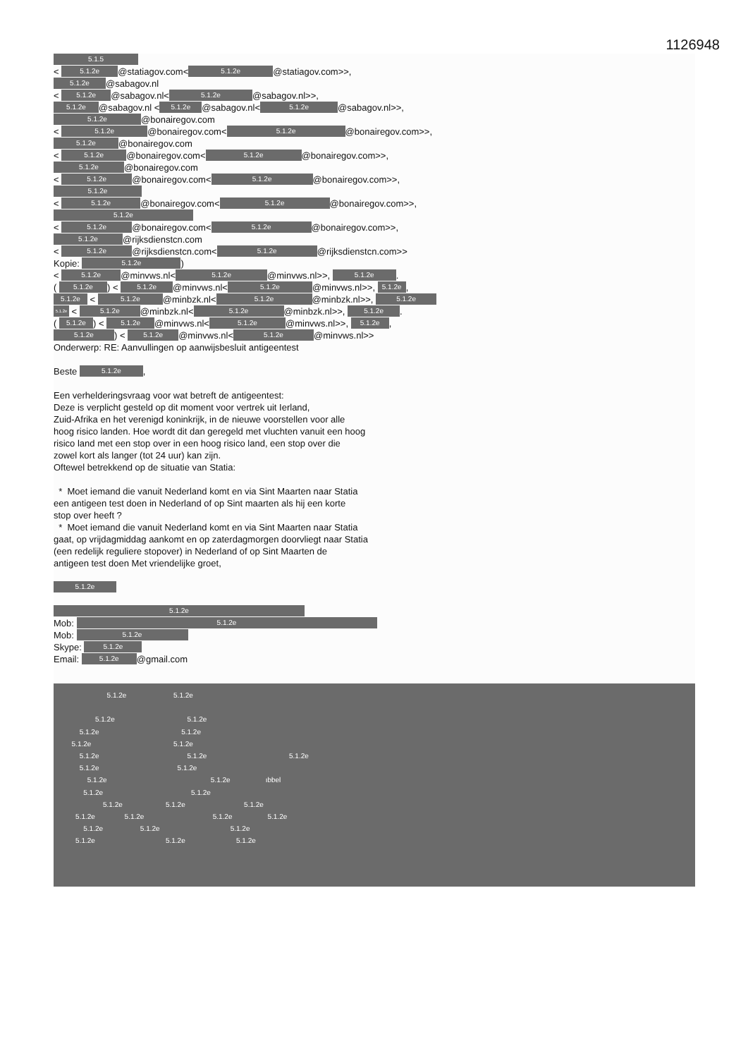1126948
5.1.5
< 5.1.2e @statiagov.com< 5.1.2e @statiagov.com>>,
5.1.2e @sabagov.nl
< 5.1.2e @sabagov.nl< 5.1.2e @sabagov.nl>>,
5.1.2e @sabagov.nl < 5.1.2e @sabagov.nl< 5.1.2e @sabagov.nl>>,
5.1.2e @bonairegov.com
< 5.1.2e @bonairegov.com< 5.1.2e @bonairegov.com>>,
5.1.2e @bonairegov.com
< 5.1.2e @bonairegov.com< 5.1.2e @bonairegov.com>>,
5.1.2e @bonairegov.com
< 5.1.2e @bonairegov.com< 5.1.2e @bonairegov.com>>,
5.1.2e
< 5.1.2e @bonairegov.com< 5.1.2e @bonairegov.com>>,
5.1.2e
< 5.1.2e @bonairegov.com< 5.1.2e @bonairegov.com>>,
5.1.2e @rijksdienstcn.com
< 5.1.2e @rijksdienstcn.com< 5.1.2e @rijksdienstcn.com>>
Kopie: 5.1.2e)
< 5.1.2e @minvws.nl< 5.1.2e @minvws.nl>>, 5.1.2e.
( 5.1.2e) < 5.1.2e @minvws.nl< 5.1.2e @minvws.nl>>, 5.1.2e,
5.1.2e < 5.1.2e @minbzk.nl< 5.1.2e @minbzk.nl>>, 5.1.2e
5.1.2e < 5.1.2e @minbzk.nl< 5.1.2e @minbzk.nl>>, 5.1.2e.
( 5.1.2e) < 5.1.2e @minvws.nl< 5.1.2e @minvws.nl>>, 5.1.2e,
5.1.2e) < 5.1.2e @minvws.nl< 5.1.2e @minvws.nl>>
Onderwerp: RE: Aanvullingen op aanwijsbesluit antigeentest
Beste 5.1.2e,
Een verhelderingsvraag voor wat betreft de antigeentest:
Deze is verplicht gesteld op dit moment voor vertrek uit Ierland,
Zuid-Afrika en het verenigd koninkrijk, in de nieuwe voorstellen voor alle
hoog risico landen. Hoe wordt dit dan geregeld met vluchten vanuit een hoog
risico land met een stop over in een hoog risico land, een stop over die
zowel kort als langer (tot 24 uur) kan zijn.
Oftewel betrekkend op de situatie van Statia:
* Moet iemand die vanuit Nederland komt en via Sint Maarten naar Statia
een antigeen test doen in Nederland of op Sint maarten als hij een korte
stop over heeft ?
* Moet iemand die vanuit Nederland komt en via Sint Maarten naar Statia
gaat, op vrijdagmiddag aankomt en op zaterdagmorgen doorvliegt naar Statia
(een redelijk reguliere stopover) in Nederland of op Sint Maarten de
antigeen test doen Met vriendelijke groet,
5.1.2e
5.1.2e
Mob: 5.1.2e
Mob: 5.1.2e
Skype: 5.1.2e
Email: 5.1.2e @gmail.com
5.1.2e 5.1.2e
5.1.2e 5.1.2e
5.1.2e 5.1.2e
5.1.2e 5.1.2e
5.1.2e 5.1.2e 5.1.2e
5.1.2e 5.1.2e
5.1.2e 5.1.2e ıbbel
5.1.2e 5.1.2e
5.1.2e 5.1.2e 5.1.2e
5.1.2e 5.1.2e 5.1.2e 5.1.2e
5.1.2e 5.1.2e 5.1.2e
5.1.2e 5.1.2e 5.1.2e